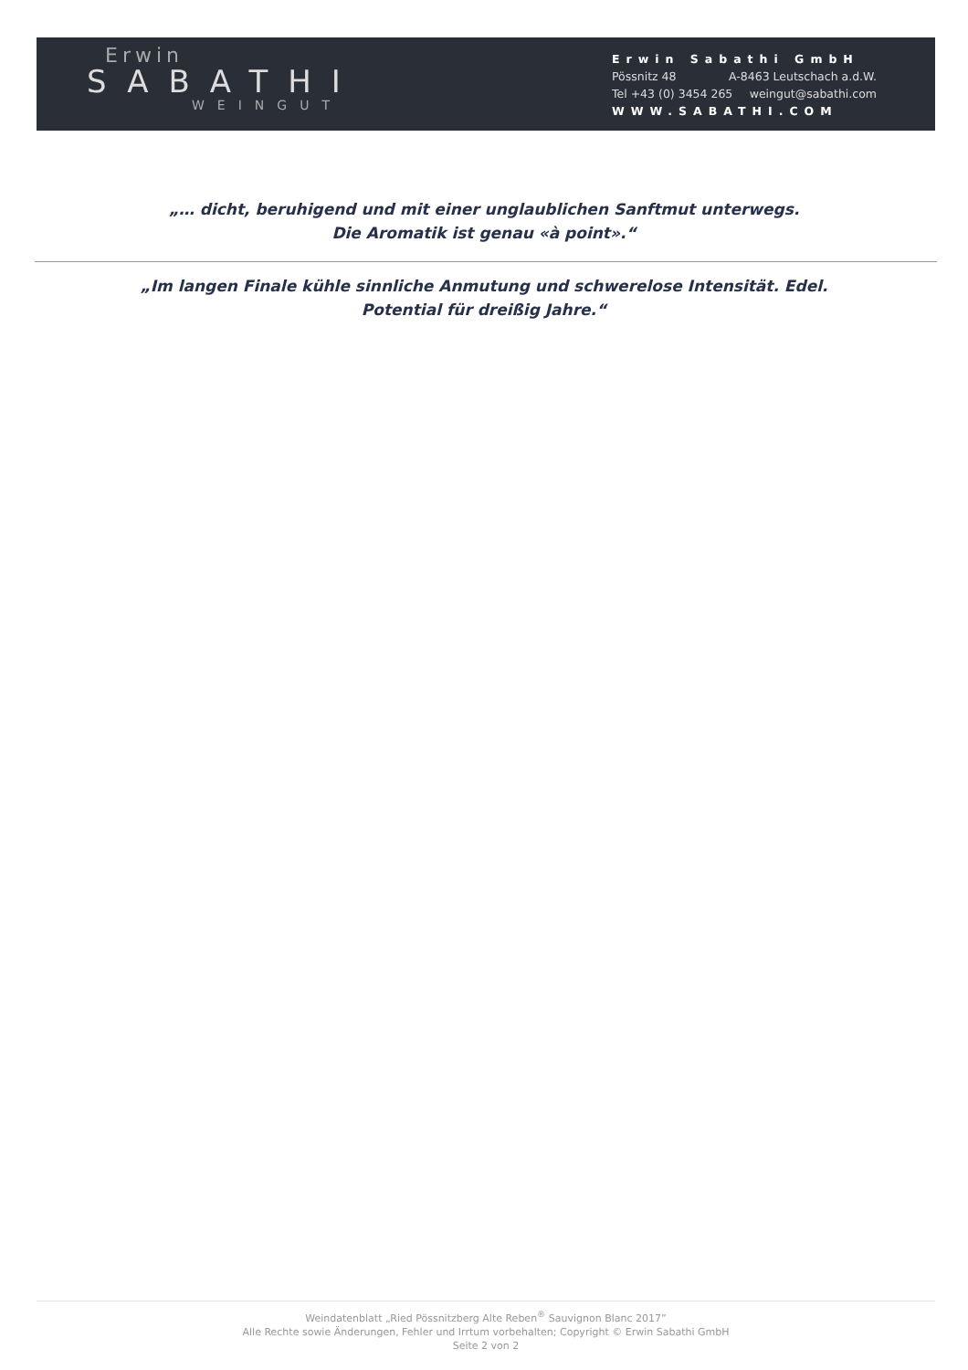Erwin
SABATHI
WEINGUT
Erwin Sabathi GmbH
Pössnitz 48 A-8463 Leutschach a.d.W.
Tel +43 (0) 3454 265 weingut@sabathi.com
WWW.SABATHI.COM
„… dicht, beruhigend und mit einer unglaublichen Sanftmut unterwegs.
Die Aromatik ist genau «à point».“
„Im langen Finale kühle sinnliche Anmutung und schwerelose Intensität. Edel.
Potential für dreißig Jahre.“
Weindatenblatt „Ried Pössnitzberg Alte Reben<sup>®</sup> Sauvignon Blanc 2017”
Alle Rechte sowie Änderungen, Fehler und Irrtum vorbehalten; Copyright © Erwin Sabathi GmbH
Seite 2 von 2